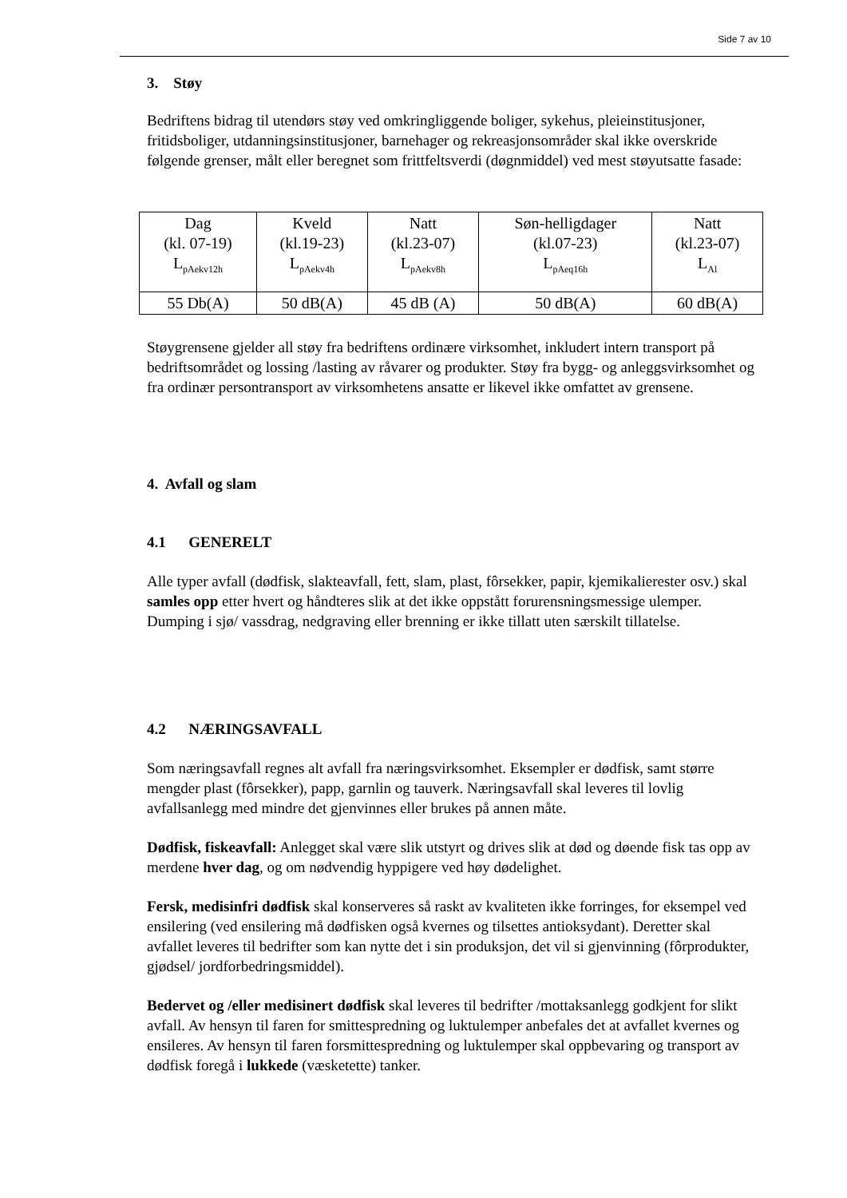Side 7 av 10
3. Støy
Bedriftens bidrag til utendørs støy ved omkringliggende boliger, sykehus, pleieinstitusjoner, fritidsboliger, utdanningsinstitusjoner, barnehager og rekreasjonsområder skal ikke overskride følgende grenser, målt eller beregnet som frittfeltsverdi (døgnmiddel) ved mest støyutsatte fasade:
| Dag (kl. 07-19) L<sub>pAekv12h</sub> | Kveld (kl.19-23) L<sub>pAekv4h</sub> | Natt (kl.23-07) L<sub>pAekv8h</sub> | Søn-helligdager (kl.07-23) L<sub>pAeq16h</sub> | Natt (kl.23-07) L<sub>Al</sub> |
| 55 Db(A) | 50 dB(A) | 45 dB (A) | 50 dB(A) | 60 dB(A) |
Støygrensene gjelder all støy fra bedriftens ordinære virksomhet, inkludert intern transport på bedriftsområdet og lossing /lasting av råvarer og produkter. Støy fra bygg- og anleggsvirksomhet og fra ordinær persontransport av virksomhetens ansatte er likevel ikke omfattet av grensene.
4. Avfall og slam
4.1 GENERELT
Alle typer avfall (dødfisk, slakteavfall, fett, slam, plast, fôrsekker, papir, kjemikalierester osv.) skal samles opp etter hvert og håndteres slik at det ikke oppstått forurensningsmessige ulemper. Dumping i sjø/ vassdrag, nedgraving eller brenning er ikke tillatt uten særskilt tillatelse.
4.2 NÆRINGSAVFALL
Som næringsavfall regnes alt avfall fra næringsvirksomhet. Eksempler er dødfisk, samt større mengder plast (fôrsekker), papp, garnlin og tauverk. Næringsavfall skal leveres til lovlig avfallsanlegg med mindre det gjenvinnes eller brukes på annen måte.
Dødfisk, fiskeavfall: Anlegget skal være slik utstyrt og drives slik at død og døende fisk tas opp av merdene hver dag, og om nødvendig hyppigere ved høy dødelighet.
Fersk, medisinfri dødfisk skal konserveres så raskt av kvaliteten ikke forringes, for eksempel ved ensilering (ved ensilering må dødfisken også kvernes og tilsettes antioksydant). Deretter skal avfallet leveres til bedrifter som kan nytte det i sin produksjon, det vil si gjenvinning (fôrprodukter, gjødsel/ jordforbedringsmiddel).
Bedervet og /eller medisinert dødfisk skal leveres til bedrifter /mottaksanlegg godkjent for slikt avfall. Av hensyn til faren for smittespredning og luktulemper anbefales det at avfallet kvernes og ensileres. Av hensyn til faren forsmittespredning og luktulemper skal oppbevaring og transport av dødfisk foregå i lukkede (væsketette) tanker.